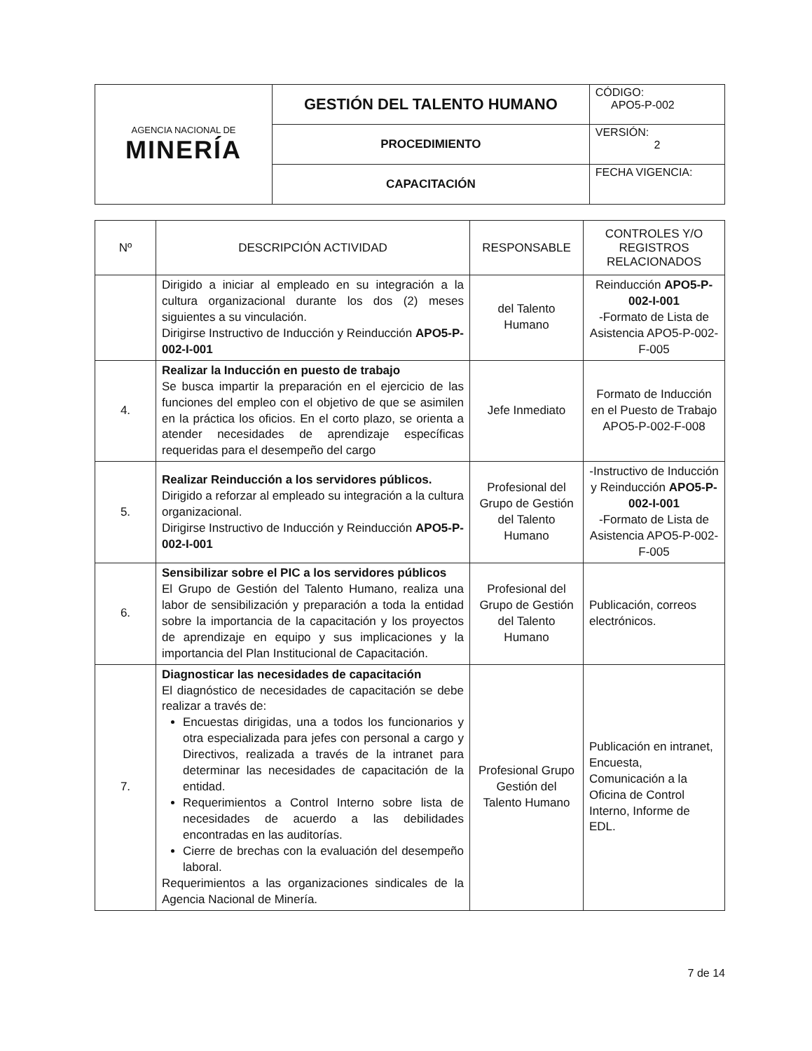| AGENCIA NACIONAL DE MINERÍA | GESTIÓN DEL TALENTO HUMANO | CÓDIGO: APO5-P-002 |
| | PROCEDIMIENTO | VERSIÓN: 2 |
| | CAPACITACIÓN | FECHA VIGENCIA: |
| Nº | DESCRIPCIÓN ACTIVIDAD | RESPONSABLE | CONTROLES Y/O REGISTROS RELACIONADOS |
| --- | --- | --- | --- |
| | Dirigido a iniciar al empleado en su integración a la cultura organizacional durante los dos (2) meses siguientes a su vinculación. Dirigirse Instructivo de Inducción y Reinducción APO5-P-002-I-001 | del Talento Humano | Reinducción APO5-P-002-I-001 -Formato de Lista de Asistencia APO5-P-002-F-005 |
| 4. | Realizar la Inducción en puesto de trabajo Se busca impartir la preparación en el ejercicio de las funciones del empleo con el objetivo de que se asimilen en la práctica los oficios. En el corto plazo, se orienta a atender necesidades de aprendizaje específicas requeridas para el desempeño del cargo | Jefe Inmediato | Formato de Inducción en el Puesto de Trabajo APO5-P-002-F-008 |
| 5. | Realizar Reinducción a los servidores públicos. Dirigido a reforzar al empleado su integración a la cultura organizacional. Dirigirse Instructivo de Inducción y Reinducción APO5-P-002-I-001 | Profesional del Grupo de Gestión del Talento Humano | -Instructivo de Inducción y Reinducción APO5-P-002-I-001 -Formato de Lista de Asistencia APO5-P-002-F-005 |
| 6. | Sensibilizar sobre el PIC a los servidores públicos El Grupo de Gestión del Talento Humano, realiza una labor de sensibilización y preparación a toda la entidad sobre la importancia de la capacitación y los proyectos de aprendizaje en equipo y sus implicaciones y la importancia del Plan Institucional de Capacitación. | Profesional del Grupo de Gestión del Talento Humano | Publicación, correos electrónicos. |
| 7. | Diagnosticar las necesidades de capacitación El diagnóstico de necesidades de capacitación se debe realizar a través de: Encuestas dirigidas, una a todos los funcionarios y otra especializada para jefes con personal a cargo y Directivos, realizada a través de la intranet para determinar las necesidades de capacitación de la entidad. Requerimientos a Control Interno sobre lista de necesidades de acuerdo a las debilidades encontradas en las auditorías. Cierre de brechas con la evaluación del desempeño laboral. Requerimientos a las organizaciones sindicales de la Agencia Nacional de Minería. | Profesional Grupo Gestión del Talento Humano | Publicación en intranet, Encuesta, Comunicación a la Oficina de Control Interno, Informe de EDL. |
7 de 14